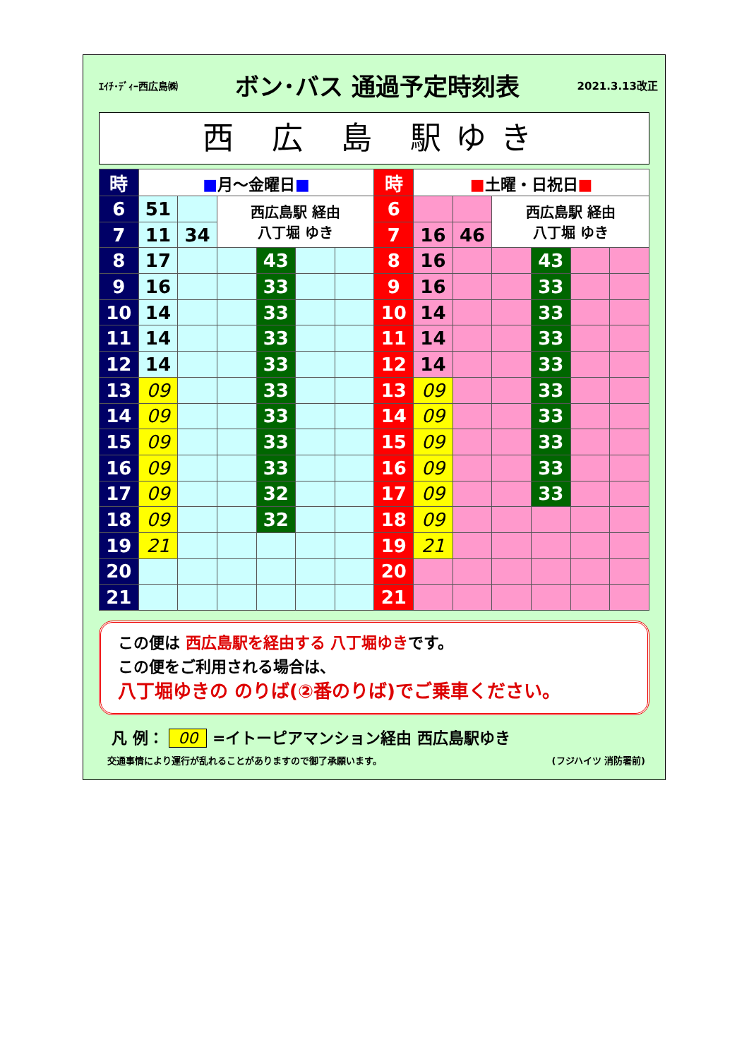ｴｲﾁ･ﾃﾞｨｰ西広島㈱
ボン･バス 通過予定時刻表
2021.3.13改正
西 広 島 駅ゆき
| 時 | ■ 月～金曜日 ■ | | | | | | 時 | ■ 土曜・日祝日 ■ | | | | | |
| --- | --- | --- | --- | --- | --- | --- | --- | --- | --- | --- | --- | --- | --- |
| 6 | 51 | | 西広島駅 経由 八丁堀 ゆき | | | | 6 | | | 西広島駅 経由 八丁堀 ゆき | | | |
| 7 | 11 | 34 | | | | | 7 | 16 | 46 | | | | |
| 8 | 17 | | | 43 | | | 8 | 16 | | | 43 | | |
| 9 | 16 | | | 33 | | | 9 | 16 | | | 33 | | |
| 10 | 14 | | | 33 | | | 10 | 14 | | | 33 | | |
| 11 | 14 | | | 33 | | | 11 | 14 | | | 33 | | |
| 12 | 14 | | | 33 | | | 12 | 14 | | | 33 | | |
| 13 | 09 | | | 33 | | | 13 | 09 | | | 33 | | |
| 14 | 09 | | | 33 | | | 14 | 09 | | | 33 | | |
| 15 | 09 | | | 33 | | | 15 | 09 | | | 33 | | |
| 16 | 09 | | | 33 | | | 16 | 09 | | | 33 | | |
| 17 | 09 | | | 32 | | | 17 | 09 | | | 33 | | |
| 18 | 09 | | | 32 | | | 18 | 09 | | | | | |
| 19 | 21 | | | | | | 19 | 21 | | | | | |
| 20 | | | | | | | 20 | | | | | | |
| 21 | | | | | | | 21 | | | | | | |
この便は 西広島駅を経由する 八丁堀ゆきです。
この便をご利用される場合は、
八丁堀ゆきの のりば(②番のりば)でご乗車ください。
凡 例： 00 =イトーピアマンション経由 西広島駅ゆき
交通事情により運行が乱れることがありますので御了承願います。
(フジハイツ 消防署前)